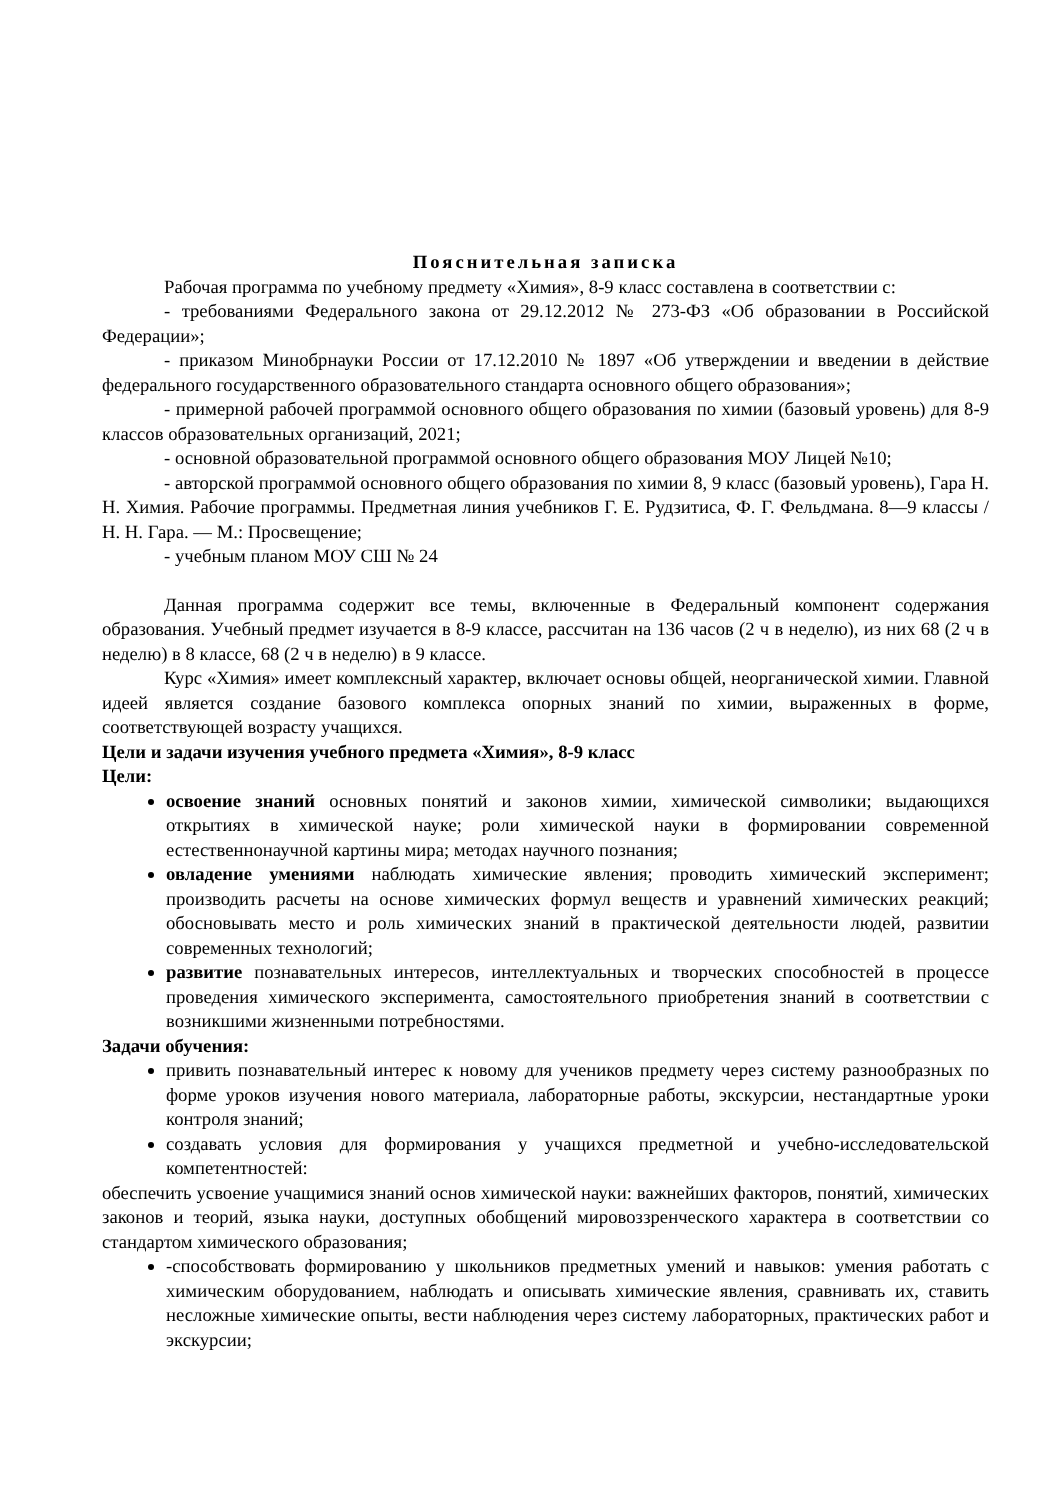Пояснительная записка
Рабочая программа по учебному предмету «Химия», 8-9 класс составлена в соответствии с:
- требованиями Федерального закона от 29.12.2012 № 273-ФЗ «Об образовании в Российской Федерации»;
- приказом Минобрнауки России от 17.12.2010 № 1897 «Об утверждении и введении в действие федерального государственного образовательного стандарта основного общего образования»;
- примерной рабочей программой основного общего образования по химии (базовый уровень) для 8-9 классов образовательных организаций, 2021;
- основной образовательной программой основного общего образования МОУ Лицей №10;
- авторской программой основного общего образования по химии 8, 9 класс (базовый уровень), Гара Н. Н. Химия. Рабочие программы. Предметная линия учебников Г. Е. Рудзитиса, Ф. Г. Фельдмана. 8—9 классы / Н. Н. Гара. — М.: Просвещение;
- учебным планом МОУ СШ № 24
Данная программа содержит все темы, включенные в Федеральный компонент содержания образования. Учебный предмет изучается в 8-9 классе, рассчитан на 136 часов (2 ч в неделю), из них 68 (2 ч в неделю) в 8 классе, 68 (2 ч в неделю) в 9 классе.
Курс «Химия» имеет комплексный характер, включает основы общей, неорганической химии. Главной идеей является создание базового комплекса опорных знаний по химии, выраженных в форме, соответствующей возрасту учащихся.
Цели и задачи изучения учебного предмета «Химия», 8-9 класс
Цели:
освоение знаний основных понятий и законов химии, химической символики; выдающихся открытиях в химической науке; роли химической науки в формировании современной естественнонаучной картины мира; методах научного познания;
овладение умениями наблюдать химические явления; проводить химический эксперимент; производить расчеты на основе химических формул веществ и уравнений химических реакций; обосновывать место и роль химических знаний в практической деятельности людей, развитии современных технологий;
развитие познавательных интересов, интеллектуальных и творческих способностей в процессе проведения химического эксперимента, самостоятельного приобретения знаний в соответствии с возникшими жизненными потребностями.
Задачи обучения:
привить познавательный интерес к новому для учеников предмету через систему разнообразных по форме уроков изучения нового материала, лабораторные работы, экскурсии, нестандартные уроки контроля знаний;
создавать условия для формирования у учащихся предметной и учебно-исследовательской компетентностей:
обеспечить усвоение учащимися знаний основ химической науки: важнейших факторов, понятий, химических законов и теорий, языка науки, доступных обобщений мировоззренческого характера в соответствии со стандартом химического образования;
-способствовать формированию у школьников предметных умений и навыков: умения работать с химическим оборудованием, наблюдать и описывать химические явления, сравнивать их, ставить несложные химические опыты, вести наблюдения через систему лабораторных, практических работ и экскурсии;